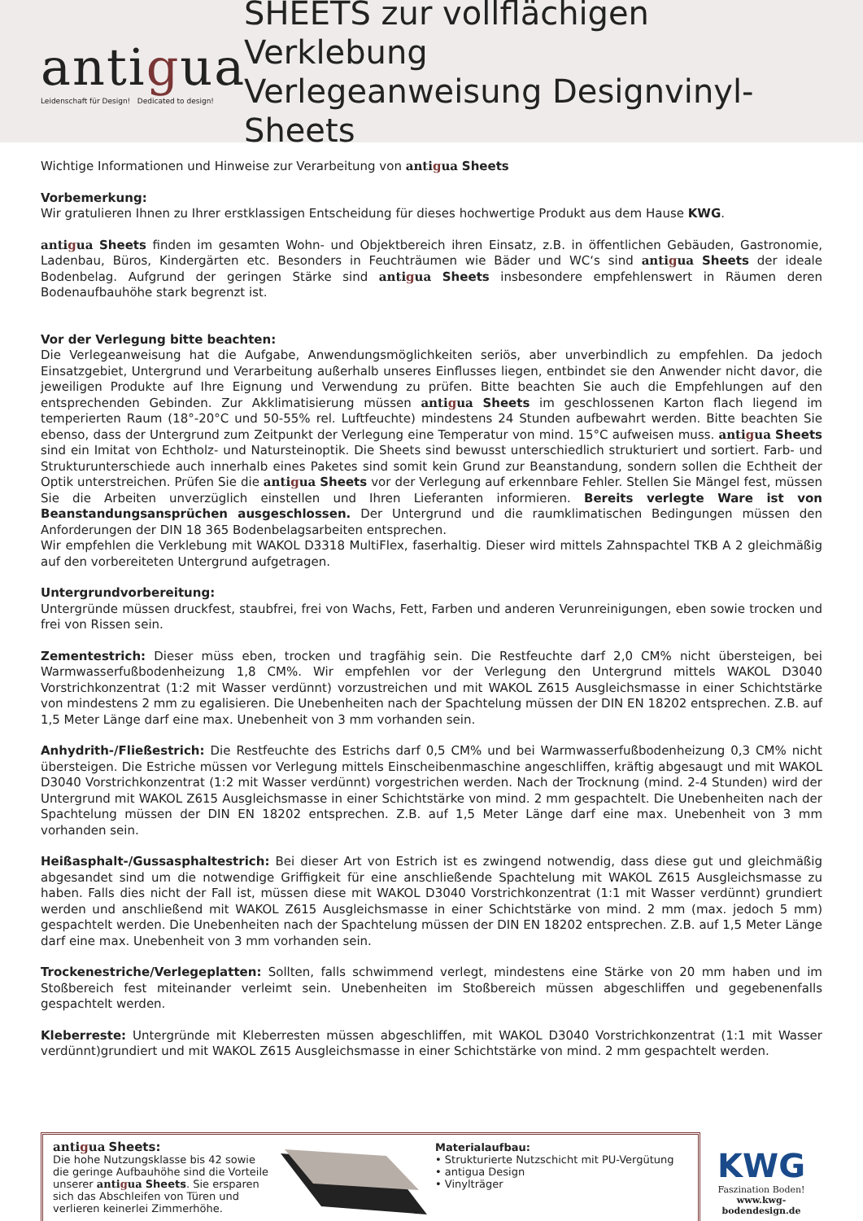antigua
Leidenschaft für Design! Dedicated to design!
SHEETS zur vollflächigen Verklebung
Verlegeanweisung Designvinyl-Sheets
Wichtige Informationen und Hinweise zur Verarbeitung von antigua Sheets
Vorbemerkung:
Wir gratulieren Ihnen zu Ihrer erstklassigen Entscheidung für dieses hochwertige Produkt aus dem Hause KWG.
antigua Sheets finden im gesamten Wohn- und Objektbereich ihren Einsatz, z.B. in öffentlichen Gebäuden, Gastronomie, Ladenbau, Büros, Kindergärten etc. Besonders in Feuchträumen wie Bäder und WC‘s sind antigua Sheets der ideale Bodenbelag. Aufgrund der geringen Stärke sind antigua Sheets insbesondere empfehlenswert in Räumen deren Bodenaufbauhöhe stark begrenzt ist.
Vor der Verlegung bitte beachten:
Die Verlegeanweisung hat die Aufgabe, Anwendungsmöglichkeiten seriös, aber unverbindlich zu empfehlen. Da jedoch Einsatzgebiet, Untergrund und Verarbeitung außerhalb unseres Einflusses liegen, entbindet sie den Anwender nicht davor, die jeweiligen Produkte auf Ihre Eignung und Verwendung zu prüfen. Bitte beachten Sie auch die Empfehlungen auf den entsprechenden Gebinden. Zur Akklimatisierung müssen antigua Sheets im geschlossenen Karton flach liegend im temperierten Raum (18°-20°C und 50-55% rel. Luftfeuchte) mindestens 24 Stunden aufbewahrt werden. Bitte beachten Sie ebenso, dass der Untergrund zum Zeitpunkt der Verlegung eine Temperatur von mind. 15°C aufweisen muss. antigua Sheets sind ein Imitat von Echtholz- und Natursteinoptik. Die Sheets sind bewusst unterschiedlich strukturiert und sortiert. Farb- und Strukturunterschiede auch innerhalb eines Paketes sind somit kein Grund zur Beanstandung, sondern sollen die Echtheit der Optik unterstreichen. Prüfen Sie die antigua Sheets vor der Verlegung auf erkennbare Fehler. Stellen Sie Mängel fest, müssen Sie die Arbeiten unverzüglich einstellen und Ihren Lieferanten informieren. Bereits verlegte Ware ist von Beanstandungsansprüchen ausgeschlossen. Der Untergrund und die raumklimatischen Bedingungen müssen den Anforderungen der DIN 18 365 Bodenbelagsarbeiten entsprechen.
Wir empfehlen die Verklebung mit WAKOL D3318 MultiFlex, faserhaltig. Dieser wird mittels Zahnspachtel TKB A 2 gleichmäßig auf den vorbereiteten Untergrund aufgetragen.
Untergrundvorbereitung:
Untergründe müssen druckfest, staubfrei, frei von Wachs, Fett, Farben und anderen Verunreinigungen, eben sowie trocken und frei von Rissen sein.
Zementestrich: Dieser müss eben, trocken und tragfähig sein. Die Restfeuchte darf 2,0 CM% nicht übersteigen, bei Warmwasserfußbodenheizung 1,8 CM%. Wir empfehlen vor der Verlegung den Untergrund mittels WAKOL D3040 Vorstrichkonzentrat (1:2 mit Wasser verdünnt) vorzustreichen und mit WAKOL Z615 Ausgleichsmasse in einer Schichtstärke von mindestens 2 mm zu egalisieren. Die Unebenheiten nach der Spachtelung müssen der DIN EN 18202 entsprechen. Z.B. auf 1,5 Meter Länge darf eine max. Unebenheit von 3 mm vorhanden sein.
Anhydrith-/Fließestrich: Die Restfeuchte des Estrichs darf 0,5 CM% und bei Warmwasserfußbodenheizung 0,3 CM% nicht übersteigen. Die Estriche müssen vor Verlegung mittels Einscheibenmaschine angeschliffen, kräftig abgesaugt und mit WAKOL D3040 Vorstrichkonzentrat (1:2 mit Wasser verdünnt) vorgestrichen werden. Nach der Trocknung (mind. 2-4 Stunden) wird der Untergrund mit WAKOL Z615 Ausgleichsmasse in einer Schichtstärke von mind. 2 mm gespachtelt. Die Unebenheiten nach der Spachtelung müssen der DIN EN 18202 entsprechen. Z.B. auf 1,5 Meter Länge darf eine max. Unebenheit von 3 mm vorhanden sein.
Heißasphalt-/Gussasphaltestrich: Bei dieser Art von Estrich ist es zwingend notwendig, dass diese gut und gleichmäßig abgesandet sind um die notwendige Griffigkeit für eine anschließende Spachtelung mit WAKOL Z615 Ausgleichsmasse zu haben. Falls dies nicht der Fall ist, müssen diese mit WAKOL D3040 Vorstrichkonzentrat (1:1 mit Wasser verdünnt) grundiert werden und anschließend mit WAKOL Z615 Ausgleichsmasse in einer Schichtstärke von mind. 2 mm (max. jedoch 5 mm) gespachtelt werden. Die Unebenheiten nach der Spachtelung müssen der DIN EN 18202 entsprechen. Z.B. auf 1,5 Meter Länge darf eine max. Unebenheit von 3 mm vorhanden sein.
Trockenestriche/Verlegeplatten: Sollten, falls schwimmend verlegt, mindestens eine Stärke von 20 mm haben und im Stoßbereich fest miteinander verleimt sein. Unebenheiten im Stoßbereich müssen abgeschliffen und gegebenenfalls gespachtelt werden.
Kleberreste: Untergründe mit Kleberresten müssen abgeschliffen, mit WAKOL D3040 Vorstrichkonzentrat (1:1 mit Wasser verdünnt)grundiert und mit WAKOL Z615 Ausgleichsmasse in einer Schichtstärke von mind. 2 mm gespachtelt werden.
antigua Sheets:
Die hohe Nutzungsklasse bis 42 sowie die geringe Aufbauhöhe sind die Vorteile unserer antigua Sheets. Sie ersparen sich das Abschleifen von Türen und verlieren keinerlei Zimmerhöhe.
Materialaufbau:
• Strukturierte Nutzschicht mit PU-Vergütung
• antigua Design
• Vinylträger
KWG
Faszination Boden!
www.kwg-bodendesign.de